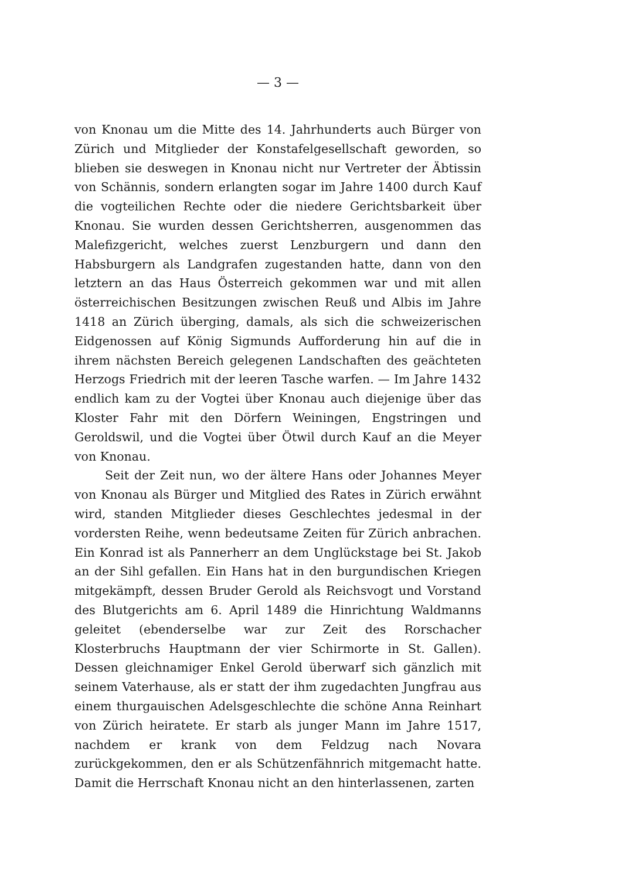— 3 —
von Knonau um die Mitte des 14. Jahrhunderts auch Bürger von Zürich und Mitglieder der Konstafelgesellschaft geworden, so blieben sie deswegen in Knonau nicht nur Vertreter der Äbtissin von Schännis, sondern erlangten sogar im Jahre 1400 durch Kauf die vogteilichen Rechte oder die niedere Gerichtsbarkeit über Knonau. Sie wurden dessen Gerichtsherren, ausgenommen das Malefizgericht, welches zuerst Lenzburgern und dann den Habsburgern als Landgrafen zugestanden hatte, dann von den letztern an das Haus Österreich gekommen war und mit allen österreichischen Besitzungen zwischen Reuß und Albis im Jahre 1418 an Zürich überging, damals, als sich die schweizerischen Eidgenossen auf König Sigmunds Aufforderung hin auf die in ihrem nächsten Bereich gelegenen Landschaften des geächteten Herzogs Friedrich mit der leeren Tasche warfen. — Im Jahre 1432 endlich kam zu der Vogtei über Knonau auch diejenige über das Kloster Fahr mit den Dörfern Weiningen, Engstringen und Geroldswil, und die Vogtei über Ötwil durch Kauf an die Meyer von Knonau.
Seit der Zeit nun, wo der ältere Hans oder Johannes Meyer von Knonau als Bürger und Mitglied des Rates in Zürich erwähnt wird, standen Mitglieder dieses Geschlechtes jedesmal in der vordersten Reihe, wenn bedeutsame Zeiten für Zürich anbrachen. Ein Konrad ist als Pannerherr an dem Unglückstage bei St. Jakob an der Sihl gefallen. Ein Hans hat in den burgundischen Kriegen mitgekämpft, dessen Bruder Gerold als Reichsvogt und Vorstand des Blutgerichts am 6. April 1489 die Hinrichtung Waldmanns geleitet (ebenderselbe war zur Zeit des Rorschacher Klosterbruchs Hauptmann der vier Schirmorte in St. Gallen). Dessen gleichnamiger Enkel Gerold überwarf sich gänzlich mit seinem Vaterhause, als er statt der ihm zugedachten Jungfrau aus einem thurgauischen Adelsgeschlechte die schöne Anna Reinhart von Zürich heiratete. Er starb als junger Mann im Jahre 1517, nachdem er krank von dem Feldzug nach Novara zurückgekommen, den er als Schützenfähnrich mitgemacht hatte. Damit die Herrschaft Knonau nicht an den hinterlassenen, zarten